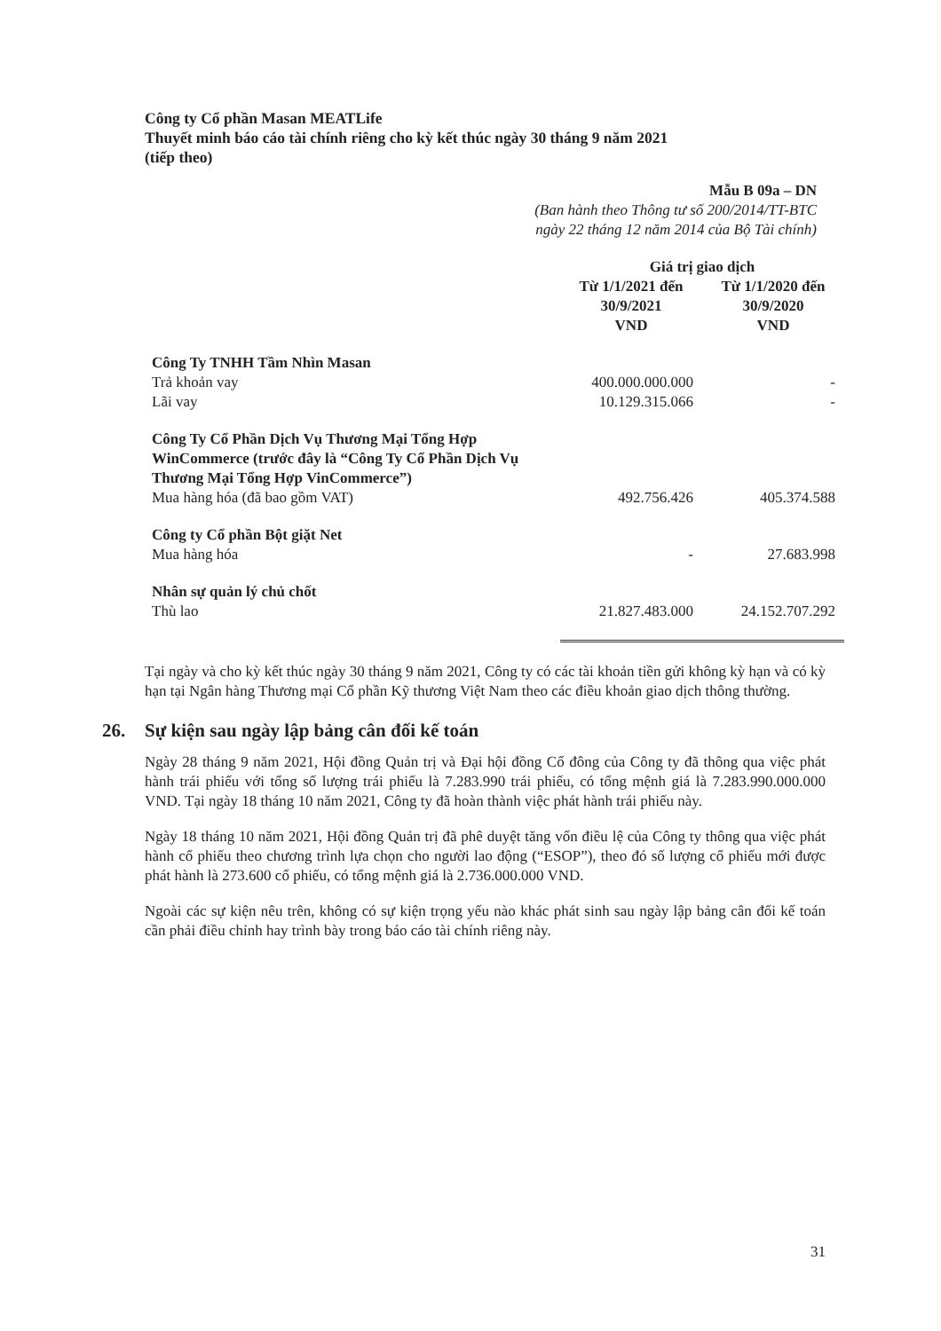Công ty Cổ phần Masan MEATLife
Thuyết minh báo cáo tài chính riêng cho kỳ kết thúc ngày 30 tháng 9 năm 2021
(tiếp theo)
Mẫu B 09a – DN
(Ban hành theo Thông tư số 200/2014/TT-BTC
ngày 22 tháng 12 năm 2014 của Bộ Tài chính)
| | Giá trị giao dịch | |
| --- | --- | --- |
| | Từ 1/1/2021 đến 30/9/2021 VND | Từ 1/1/2020 đến 30/9/2020 VND |
| Công Ty TNHH Tầm Nhìn Masan | | |
| Trả khoản vay | 400.000.000.000 | - |
| Lãi vay | 10.129.315.066 | - |
| Công Ty Cổ Phần Dịch Vụ Thương Mại Tổng Hợp WinCommerce (trước đây là “Công Ty Cổ Phần Dịch Vụ Thương Mại Tổng Hợp VinCommerce”) | | |
| Mua hàng hóa (đã bao gồm VAT) | 492.756.426 | 405.374.588 |
| Công ty Cổ phần Bột giặt Net | | |
| Mua hàng hóa | - | 27.683.998 |
| Nhân sự quản lý chủ chốt | | |
| Thù lao | 21.827.483.000 | 24.152.707.292 |
Tại ngày và cho kỳ kết thúc ngày 30 tháng 9 năm 2021, Công ty có các tài khoản tiền gửi không kỳ hạn và có kỳ hạn tại Ngân hàng Thương mại Cổ phần Kỹ thương Việt Nam theo các điều khoản giao dịch thông thường.
26. Sự kiện sau ngày lập bảng cân đối kế toán
Ngày 28 tháng 9 năm 2021, Hội đồng Quản trị và Đại hội đồng Cổ đông của Công ty đã thông qua việc phát hành trái phiếu với tổng số lượng trái phiếu là 7.283.990 trái phiếu, có tổng mệnh giá là 7.283.990.000.000 VND. Tại ngày 18 tháng 10 năm 2021, Công ty đã hoàn thành việc phát hành trái phiếu này.
Ngày 18 tháng 10 năm 2021, Hội đồng Quản trị đã phê duyệt tăng vốn điều lệ của Công ty thông qua việc phát hành cổ phiếu theo chương trình lựa chọn cho người lao động (“ESOP”), theo đó số lượng cổ phiếu mới được phát hành là 273.600 cổ phiếu, có tổng mệnh giá là 2.736.000.000 VND.
Ngoài các sự kiện nêu trên, không có sự kiện trọng yếu nào khác phát sinh sau ngày lập bảng cân đối kế toán cần phải điều chỉnh hay trình bày trong báo cáo tài chính riêng này.
31